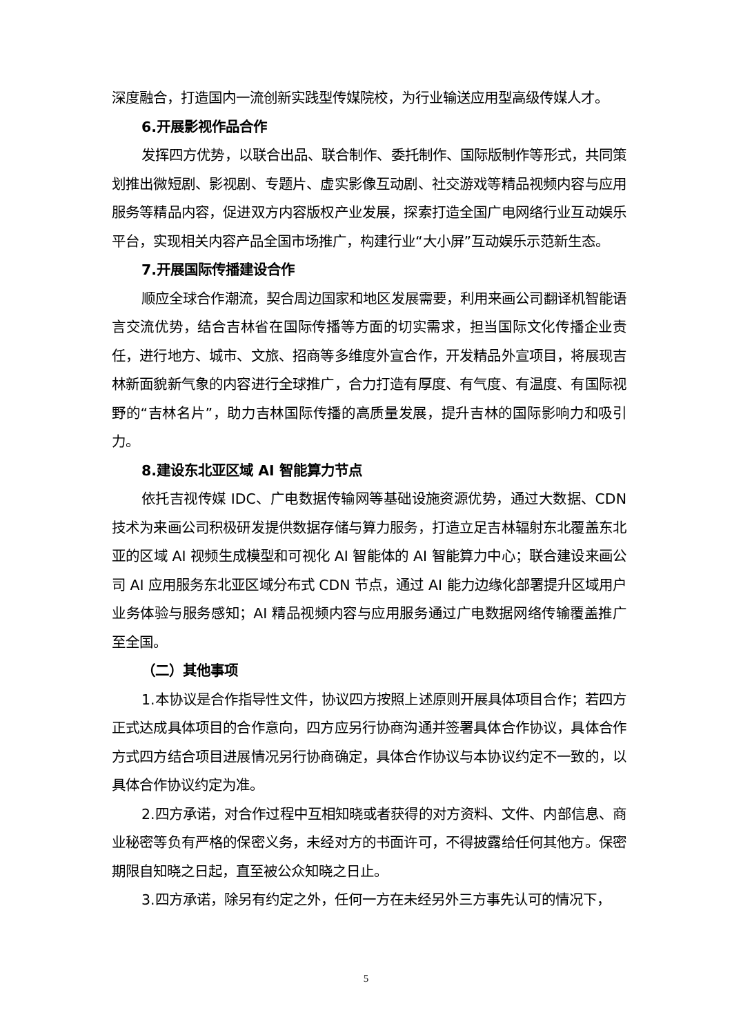深度融合，打造国内一流创新实践型传媒院校，为行业输送应用型高级传媒人才。
6.开展影视作品合作
发挥四方优势，以联合出品、联合制作、委托制作、国际版制作等形式，共同策划推出微短剧、影视剧、专题片、虚实影像互动剧、社交游戏等精品视频内容与应用服务等精品内容，促进双方内容版权产业发展，探索打造全国广电网络行业互动娱乐平台，实现相关内容产品全国市场推广，构建行业“大小屏”互动娱乐示范新生态。
7.开展国际传播建设合作
顺应全球合作潮流，契合周边国家和地区发展需要，利用来画公司翻译机智能语言交流优势，结合吉林省在国际传播等方面的切实需求，担当国际文化传播企业责任，进行地方、城市、文旅、招商等多维度外宣合作，开发精品外宣项目，将展现吉林新面貌新气象的内容进行全球推广，合力打造有厚度、有气度、有温度、有国际视野的“吉林名片”，助力吉林国际传播的高质量发展，提升吉林的国际影响力和吸引力。
8.建设东北亚区域 AI 智能算力节点
依托吉视传媒 IDC、广电数据传输网等基础设施资源优势，通过大数据、CDN 技术为来画公司积极研发提供数据存储与算力服务，打造立足吉林辐射东北覆盖东北亚的区域 AI 视频生成模型和可视化 AI 智能体的 AI 智能算力中心；联合建设来画公司 AI 应用服务东北亚区域分布式 CDN 节点，通过 AI 能力边缘化部署提升区域用户业务体验与服务感知；AI 精品视频内容与应用服务通过广电数据网络传输覆盖推广至全国。
（二）其他事项
1.本协议是合作指导性文件，协议四方按照上述原则开展具体项目合作；若四方正式达成具体项目的合作意向，四方应另行协商沟通并签署具体合作协议，具体合作方式四方结合项目进展情况另行协商确定，具体合作协议与本协议约定不一致的，以具体合作协议约定为准。
2.四方承诺，对合作过程中互相知晓或者获得的对方资料、文件、内部信息、商业秘密等负有严格的保密义务，未经对方的书面许可，不得披露给任何其他方。保密期限自知晓之日起，直至被公众知晓之日止。
3.四方承诺，除另有约定之外，任何一方在未经另外三方事先认可的情况下，
5